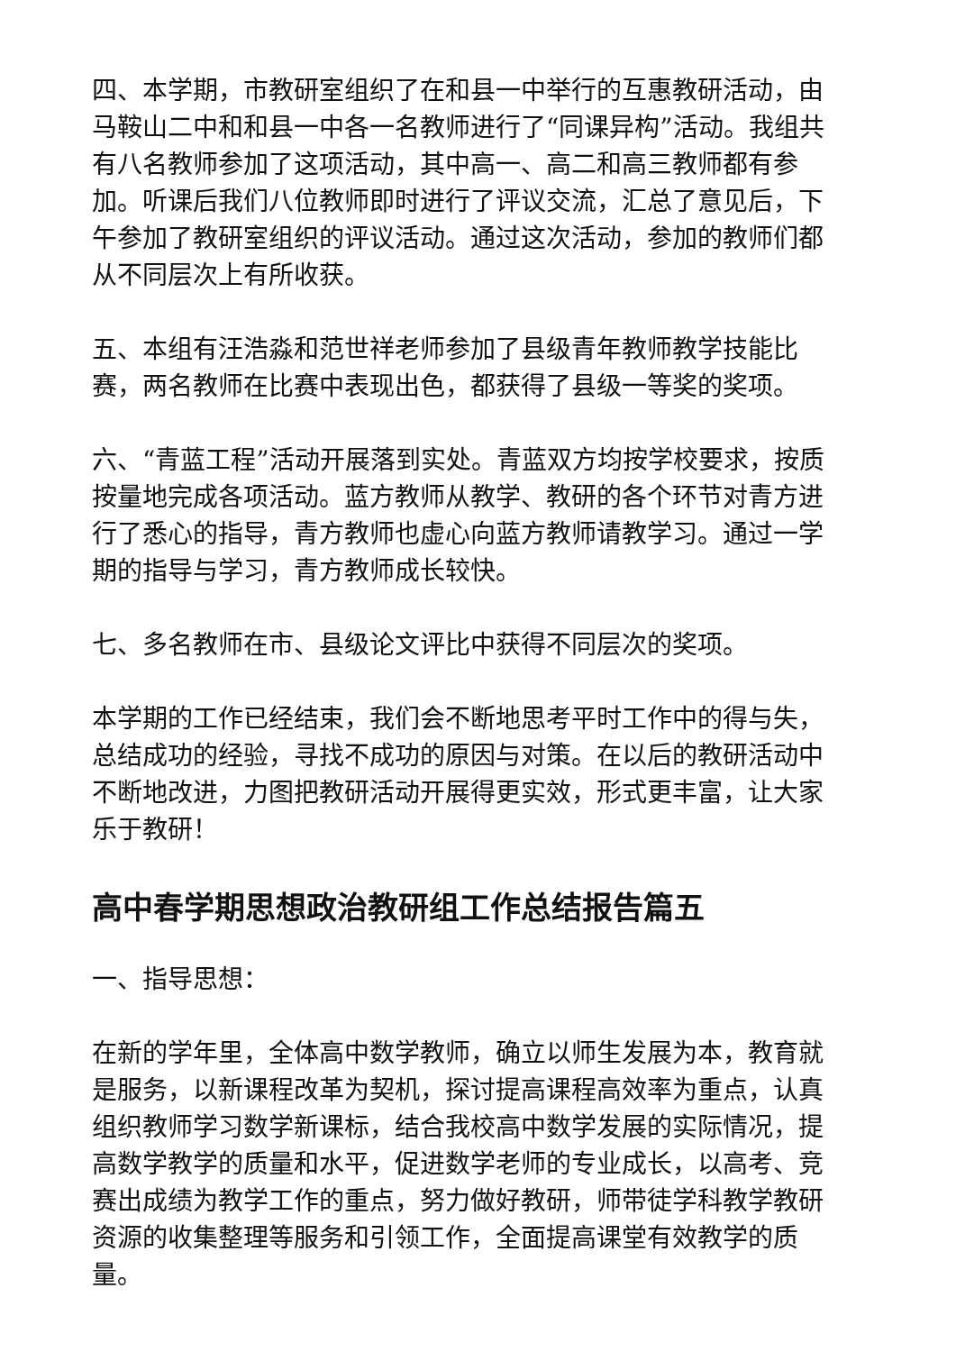四、本学期，市教研室组织了在和县一中举行的互惠教研活动，由马鞍山二中和和县一中各一名教师进行了“同课异构”活动。我组共有八名教师参加了这项活动，其中高一、高二和高三教师都有参加。听课后我们八位教师即时进行了评议交流，汇总了意见后，下午参加了教研室组织的评议活动。通过这次活动，参加的教师们都从不同层次上有所收获。
五、本组有汪浩淼和范世祥老师参加了县级青年教师教学技能比赛，两名教师在比赛中表现出色，都获得了县级一等奖的奖项。
六、“青蓝工程”活动开展落到实处。青蓝双方均按学校要求，按质按量地完成各项活动。蓝方教师从教学、教研的各个环节对青方进行了悉心的指导，青方教师也虚心向蓝方教师请教学习。通过一学期的指导与学习，青方教师成长较快。
七、多名教师在市、县级论文评比中获得不同层次的奖项。
本学期的工作已经结束，我们会不断地思考平时工作中的得与失，总结成功的经验，寻找不成功的原因与对策。在以后的教研活动中不断地改进，力图把教研活动开展得更实效，形式更丰富，让大家乐于教研！
高中春学期思想政治教研组工作总结报告篇五
一、指导思想：
在新的学年里，全体高中数学教师，确立以师生发展为本，教育就是服务，以新课程改革为契机，探讨提高课程高效率为重点，认真组织教师学习数学新课标，结合我校高中数学发展的实际情况，提高数学教学的质量和水平，促进数学老师的专业成长，以高考、竞赛出成绩为教学工作的重点，努力做好教研，师带徒学科教学教研资源的收集整理等服务和引领工作，全面提高课堂有效教学的质量。